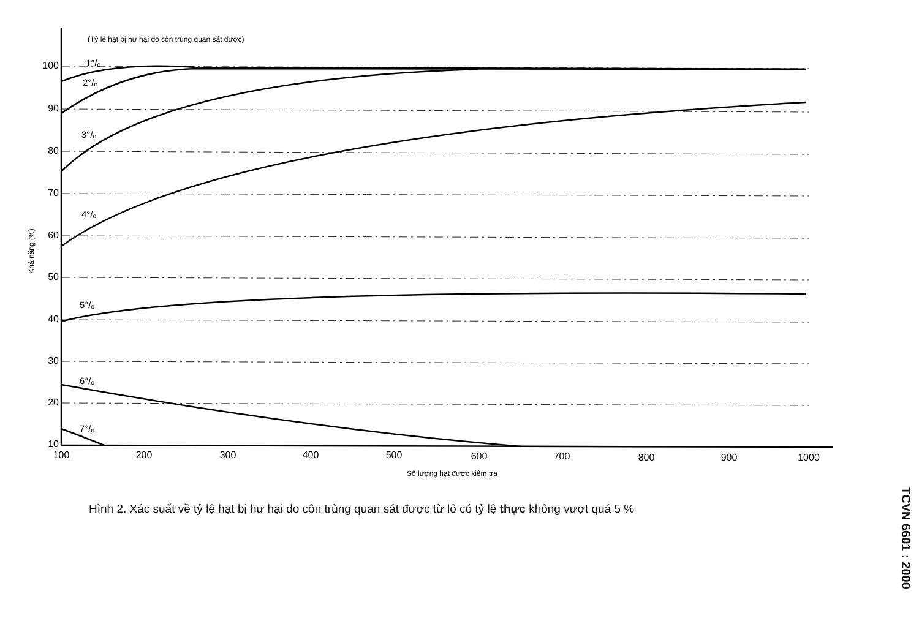(Tỷ lệ hạt bị hư hại do côn trùng quan sát được)
100
90
80
70
60
50
40
30
20
10
1°/ₒ
2°/ₒ
3°/ₒ
4°/ₒ
5°/ₒ
6°/ₒ
7°/ₒ
100
200
300
400
500
600
700
800
900
1000
Số lượng hạt được kiểm tra
Khả năng (%)
Hình 2. Xác suất về tỷ lệ hạt bị hư hại do côn trùng quan sát được từ lô có tỷ lệ thực không vượt quá 5 %
TCVN 6601 : 2000